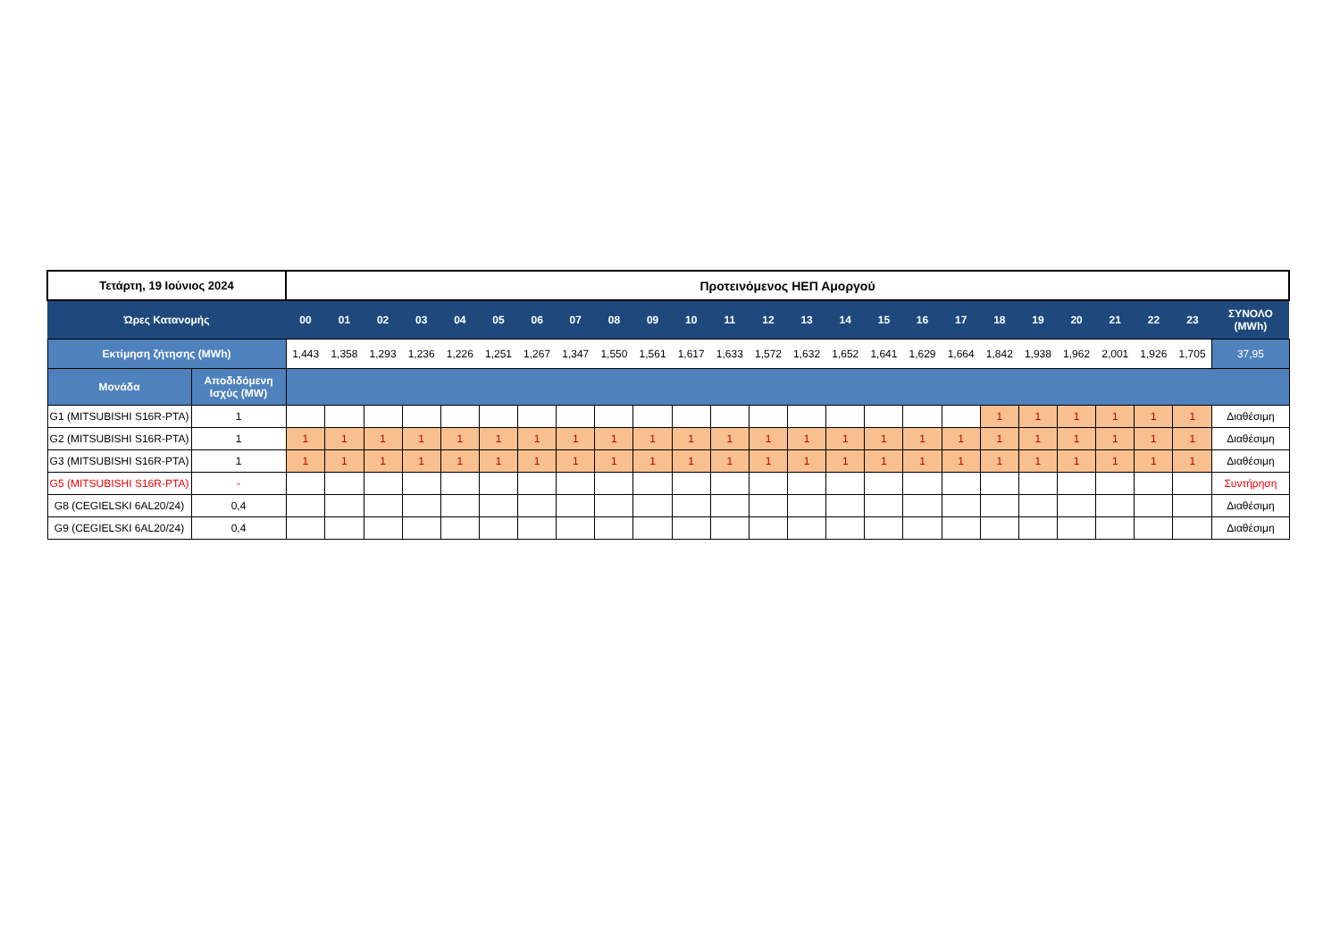| Τετάρτη, 19 Ιούνιος 2024 | | Προτεινόμενος ΗΕΠ Αμοργού | | | | | | | | | | | | | | | | | | | | | | | | |
| --- | --- | --- | --- | --- | --- | --- | --- | --- | --- | --- | --- | --- | --- | --- | --- | --- | --- | --- | --- | --- | --- | --- | --- | --- | --- | --- |
| Ώρες Κατανομής | | 00 | 01 | 02 | 03 | 04 | 05 | 06 | 07 | 08 | 09 | 10 | 11 | 12 | 13 | 14 | 15 | 16 | 17 | 18 | 19 | 20 | 21 | 22 | 23 | ΣΥΝΟΛΟ (MWh) |
| Εκτίμηση ζήτησης (MWh) | | 1,443 | 1,358 | 1,293 | 1,236 | 1,226 | 1,251 | 1,267 | 1,347 | 1,550 | 1,561 | 1,617 | 1,633 | 1,572 | 1,632 | 1,652 | 1,641 | 1,629 | 1,664 | 1,842 | 1,938 | 1,962 | 2,001 | 1,926 | 1,705 | 37,95 |
| Μονάδα | Αποδιδόμενη Ισχύς (MW) | | | | | | | | | | | | | | | | | | | | | | | | | |
| G1 (MITSUBISHI S16R-PTA) | 1 | | | | | | | | | | | | | | | | | | | 1 | 1 | 1 | 1 | 1 | 1 | Διαθέσιμη |
| G2 (MITSUBISHI S16R-PTA) | 1 | 1 | 1 | 1 | 1 | 1 | 1 | 1 | 1 | 1 | 1 | 1 | 1 | 1 | 1 | 1 | 1 | 1 | 1 | 1 | 1 | 1 | 1 | 1 | 1 | Διαθέσιμη |
| G3 (MITSUBISHI S16R-PTA) | 1 | 1 | 1 | 1 | 1 | 1 | 1 | 1 | 1 | 1 | 1 | 1 | 1 | 1 | 1 | 1 | 1 | 1 | 1 | 1 | 1 | 1 | 1 | 1 | 1 | Διαθέσιμη |
| G5 (MITSUBISHI S16R-PTA) | - | | | | | | | | | | | | | | | | | | | | | | | | | Συντήρηση |
| G8 (CEGIELSKI 6AL20/24) | 0,4 | | | | | | | | | | | | | | | | | | | | | | | | | Διαθέσιμη |
| G9 (CEGIELSKI 6AL20/24) | 0,4 | | | | | | | | | | | | | | | | | | | | | | | | | Διαθέσιμη |